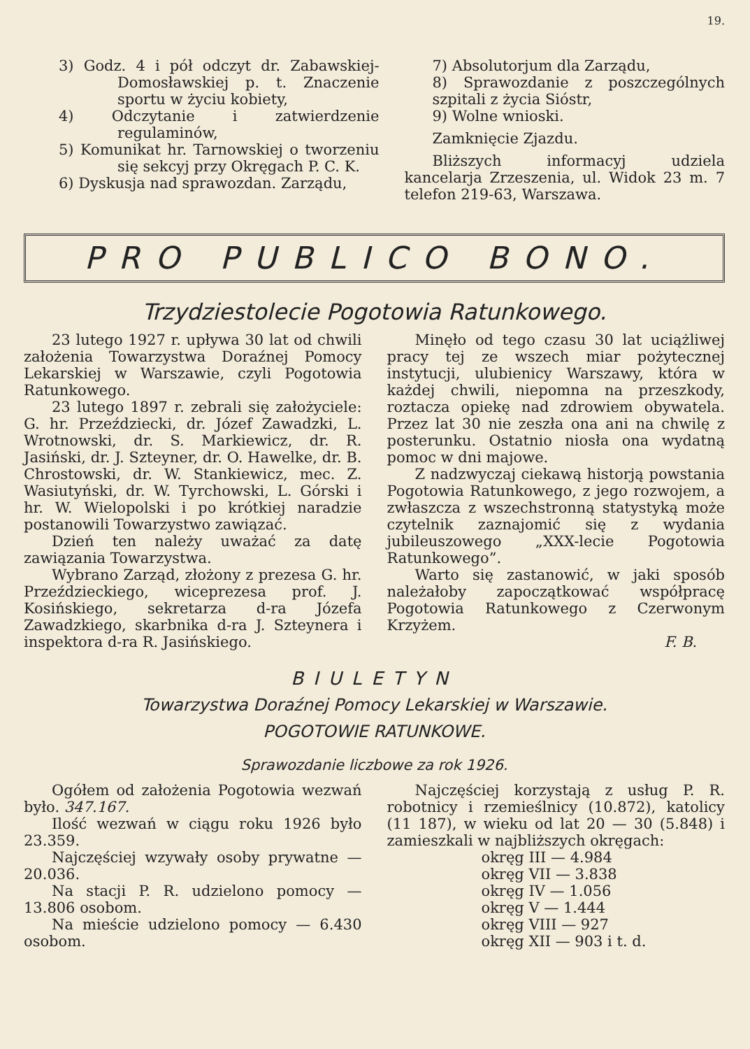19.
3) Godz. 4 i pół odczyt dr. Zabawskiej-Domosławskiej p. t. Znaczenie sportu w życiu kobiety,
4) Odczytanie i zatwierdzenie regulaminów,
5) Komunikat hr. Tarnowskiej o tworzeniu się sekcyj przy Okręgach P. C. K.
6) Dyskusja nad sprawozdan. Zarządu,
7) Absolutorjum dla Zarządu,
8) Sprawozdanie z poszczególnych szpitali z życia Sióstr,
9) Wolne wnioski.
Zamknięcie Zjazdu.
Bliższych informacyj udziela kancelarja Zrzeszenia, ul. Widok 23 m. 7 telefon 219-63, Warszawa.
PRO PUBLICO BONO.
Trzydziestolecie Pogotowia Ratunkowego.
23 lutego 1927 r. upływa 30 lat od chwili założenia Towarzystwa Doraźnej Pomocy Lekarskiej w Warszawie, czyli Pogotowia Ratunkowego.
23 lutego 1897 r. zebrali się założyciele: G. hr. Przeździecki, dr. Józef Zawadzki, L. Wrotnowski, dr. S. Markiewicz, dr. R. Jasiński, dr. J. Szteyner, dr. O. Hawelke, dr. B. Chrostowski, dr. W. Stankiewicz, mec. Z. Wasiutyński, dr. W. Tyrchowski, L. Górski i hr. W. Wielopolski i po krótkiej naradzie postanowili Towarzystwo zawiązać.
Dzień ten należy uważać za datę zawiązania Towarzystwa.
Wybrano Zarząd, złożony z prezesa G. hr. Przeździeckiego, wiceprezesa prof. J. Kosińskiego, sekretarza d-ra Józefa Zawadzkiego, skarbnika d-ra J. Szteynera i inspektora d-ra R. Jasińskiego.
Minęło od tego czasu 30 lat uciążliwej pracy tej ze wszech miar pożytecznej instytucji, ulubienicy Warszawy, która w każdej chwili, niepomna na przeszkody, roztacza opiekę nad zdrowiem obywatela. Przez lat 30 nie zeszła ona ani na chwilę z posterunku. Ostatnio niosła ona wydatną pomoc w dni majowe.
Z nadzwyczaj ciekawą historją powstania Pogotowia Ratunkowego, z jego rozwojem, a zwłaszcza z wszechstronną statystyką może czytelnik zaznajomić się z wydania jubileuszowego „XXX-lecie Pogotowia Ratunkowego”.
Warto się zastanowić, w jaki sposób należałoby zapoczątkować współpracę Pogotowia Ratunkowego z Czerwonym Krzyżem.
F. B.
BIULETYN
Towarzystwa Doraźnej Pomocy Lekarskiej w Warszawie.
POGOTOWIE RATUNKOWE.
Sprawozdanie liczbowe za rok 1926.
Ogółem od założenia Pogotowia wezwań było. 347.167.
Ilość wezwań w ciągu roku 1926 było 23.359.
Najczęściej wzywały osoby prywatne — 20.036.
Na stacji P. R. udzielono pomocy — 13.806 osobom.
Na mieście udzielono pomocy — 6.430 osobom.
Najczęściej korzystają z usług P. R. robotnicy i rzemieślnicy (10.872), katolicy (11 187), w wieku od lat 20 — 30 (5.848) i zamieszkali w najbliższych okręgach:
okręg III — 4.984
okręg VII — 3.838
okręg IV — 1.056
okręg V — 1.444
okręg VIII — 927
okręg XII — 903 i t. d.